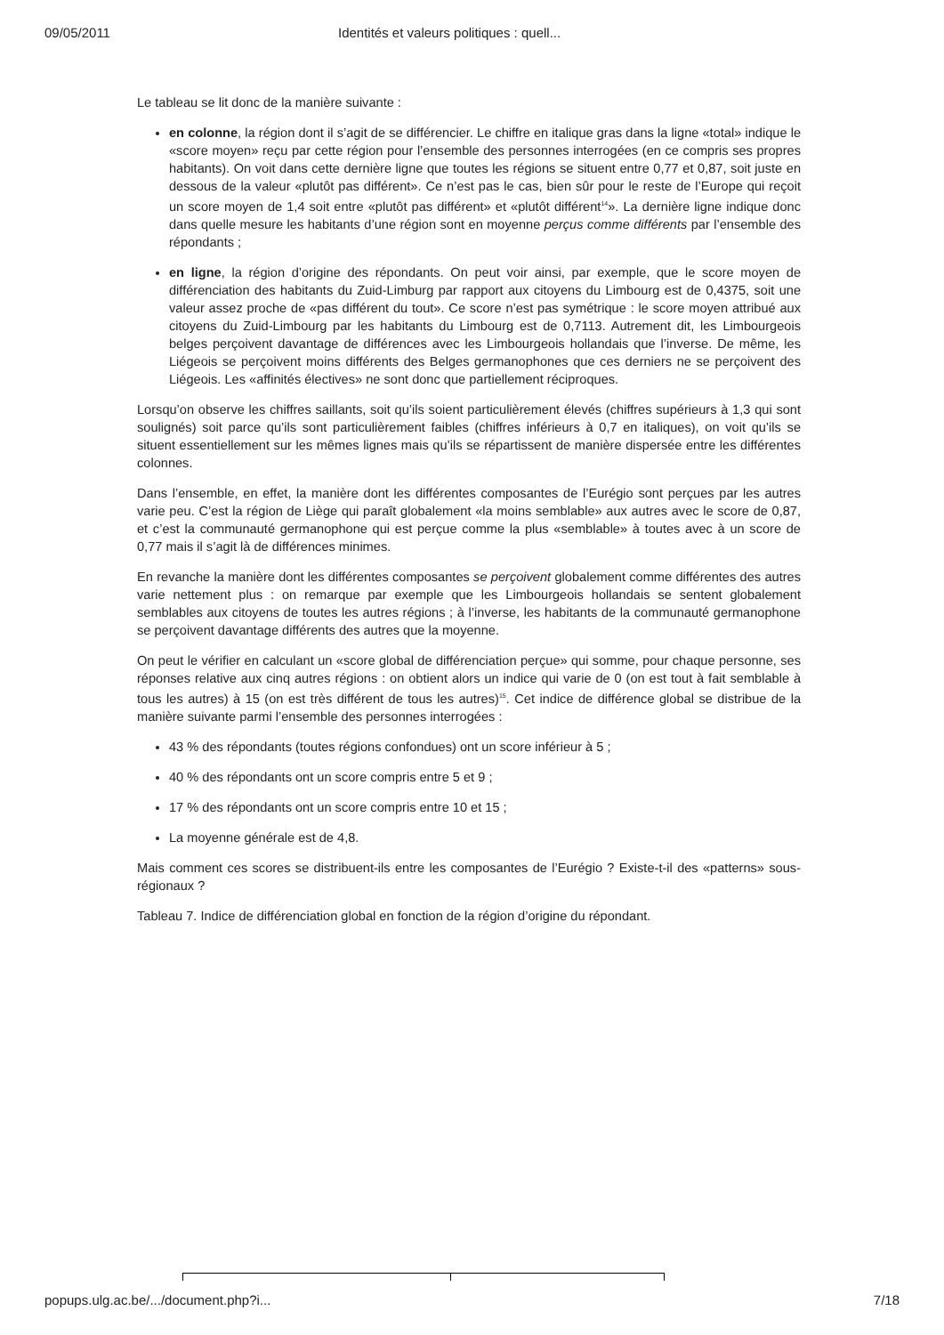09/05/2011 Identités et valeurs politiques : quell...
Le tableau se lit donc de la manière suivante :
en colonne, la région dont il s’agit de se différencier. Le chiffre en italique gras dans la ligne «total» indique le «score moyen» reçu par cette région pour l’ensemble des personnes interrogées (en ce compris ses propres habitants). On voit dans cette dernière ligne que toutes les régions se situent entre 0,77 et 0,87, soit juste en dessous de la valeur «plutôt pas différent». Ce n’est pas le cas, bien sûr pour le reste de l’Europe qui reçoit un score moyen de 1,4 soit entre «plutôt pas différent» et «plutôt différent<sup>14</sup>». La dernière ligne indique donc dans quelle mesure les habitants d’une région sont en moyenne perçus comme différents par l’ensemble des répondants ;
en ligne, la région d’origine des répondants. On peut voir ainsi, par exemple, que le score moyen de différenciation des habitants du Zuid-Limburg par rapport aux citoyens du Limbourg est de 0,4375, soit une valeur assez proche de «pas différent du tout». Ce score n’est pas symétrique : le score moyen attribué aux citoyens du Zuid-Limbourg par les habitants du Limbourg est de 0,7113. Autrement dit, les Limbourgeois belges perçoivent davantage de différences avec les Limbourgeois hollandais que l’inverse. De même, les Liégeois se perçoivent moins différents des Belges germanophones que ces derniers ne se perçoivent des Liégeois. Les «affinités électives» ne sont donc que partiellement réciproques.
Lorsqu’on observe les chiffres saillants, soit qu’ils soient particulièrement élevés (chiffres supérieurs à 1,3 qui sont soulignés) soit parce qu’ils sont particulièrement faibles (chiffres inférieurs à 0,7 en italiques), on voit qu’ils se situent essentiellement sur les mêmes lignes mais qu’ils se répartissent de manière dispersée entre les différentes colonnes.
Dans l’ensemble, en effet, la manière dont les différentes composantes de l’Eurégio sont perçues par les autres varie peu. C’est la région de Liège qui paraît globalement «la moins semblable» aux autres avec le score de 0,87, et c’est la communauté germanophone qui est perçue comme la plus «semblable» à toutes avec à un score de 0,77 mais il s’agit là de différences minimes.
En revanche la manière dont les différentes composantes se perçoivent globalement comme différentes des autres varie nettement plus : on remarque par exemple que les Limbourgeois hollandais se sentent globalement semblables aux citoyens de toutes les autres régions ; à l’inverse, les habitants de la communauté germanophone se perçoivent davantage différents des autres que la moyenne.
On peut le vérifier en calculant un «score global de différenciation perçue» qui somme, pour chaque personne, ses réponses relative aux cinq autres régions : on obtient alors un indice qui varie de 0 (on est tout à fait semblable à tous les autres) à 15 (on est très différent de tous les autres)<sup>15</sup>. Cet indice de différence global se distribue de la manière suivante parmi l’ensemble des personnes interrogées :
43 % des répondants (toutes régions confondues) ont un score inférieur à 5 ;
40 % des répondants ont un score compris entre 5 et 9 ;
17 % des répondants ont un score compris entre 10 et 15 ;
La moyenne générale est de 4,8.
Mais comment ces scores se distribuent-ils entre les composantes de l’Eurégio ? Existe-t-il des «patterns» sous-régionaux ?
Tableau 7. Indice de différenciation global en fonction de la région d’origine du répondant.
popups.ulg.ac.be/.../document.php?i... 7/18